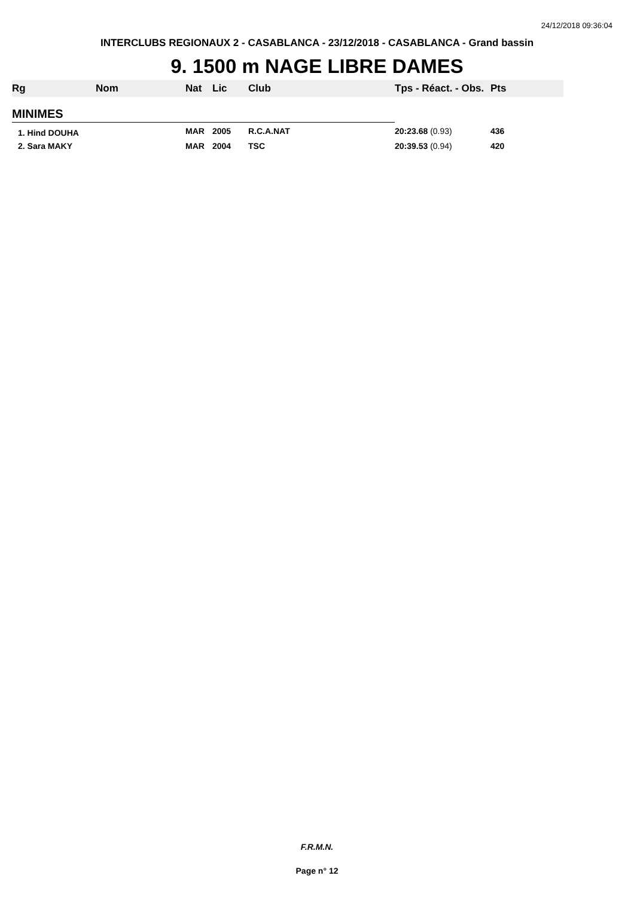24/12/2018 09:36:04
INTERCLUBS REGIONAUX 2 - CASABLANCA - 23/12/2018 - CASABLANCA - Grand bassin
9. 1500 m NAGE LIBRE DAMES
| Rg | Nom | Nat | Lic | Club | Tps - Réact. - Obs. | Pts |
| --- | --- | --- | --- | --- | --- | --- |
| MINIMES | | | | | | |
| 1. Hind DOUHA | | MAR | 2005 | R.C.A.NAT | 20:23.68 (0.93) | 436 |
| 2. Sara MAKY | | MAR | 2004 | TSC | 20:39.53 (0.94) | 420 |
F.R.M.N.
Page n° 12